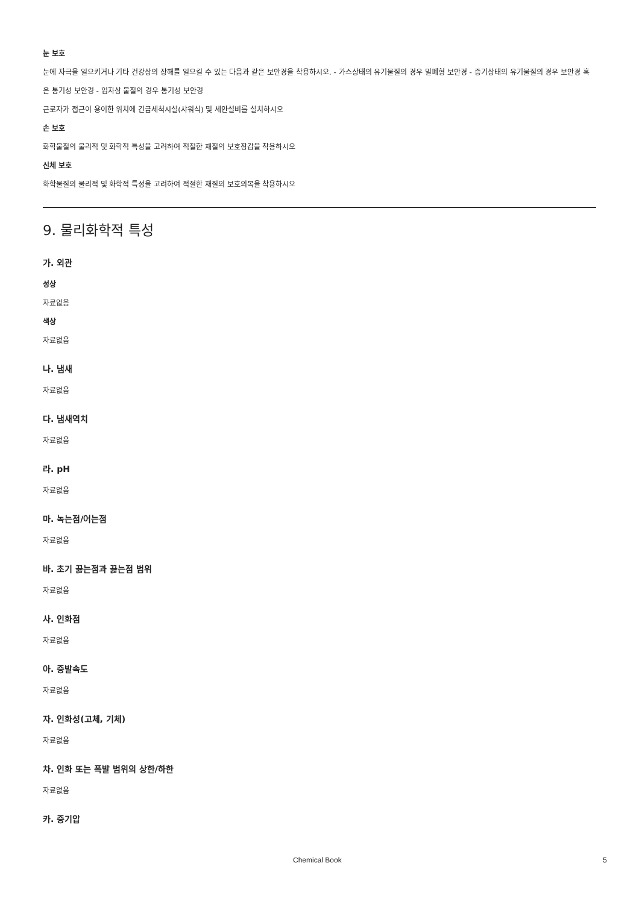눈 보호
눈에 자극을 일으키거나 기타 건강상의 장해를 일으킬 수 있는 다음과 같은 보안경을 착용하시오. - 가스상태의 유기물질의 경우 밀폐형 보안경 - 증기상태의 유기물질의 경우 보안경 혹은 통기성 보안경 - 입자상 물질의 경우 통기성 보안경
근로자가 접근이 용이한 위치에 긴급세척시설(샤워식) 및 세안설비를 설치하시오
손 보호
화학물질의 물리적 및 화학적 특성을 고려하여 적절한 재질의 보호장갑을 착용하시오
신체 보호
화학물질의 물리적 및 화학적 특성을 고려하여 적절한 재질의 보호의복을 착용하시오
9. 물리화학적 특성
가. 외관
성상
자료없음
색상
자료없음
나. 냄새
자료없음
다. 냄새역치
자료없음
라. pH
자료없음
마. 녹는점/어는점
자료없음
바. 초기 끓는점과 끓는점 범위
자료없음
사. 인화점
자료없음
아. 증발속도
자료없음
자. 인화성(고체, 기체)
자료없음
차. 인화 또는 폭발 범위의 상한/하한
자료없음
카. 증기압
Chemical Book 5